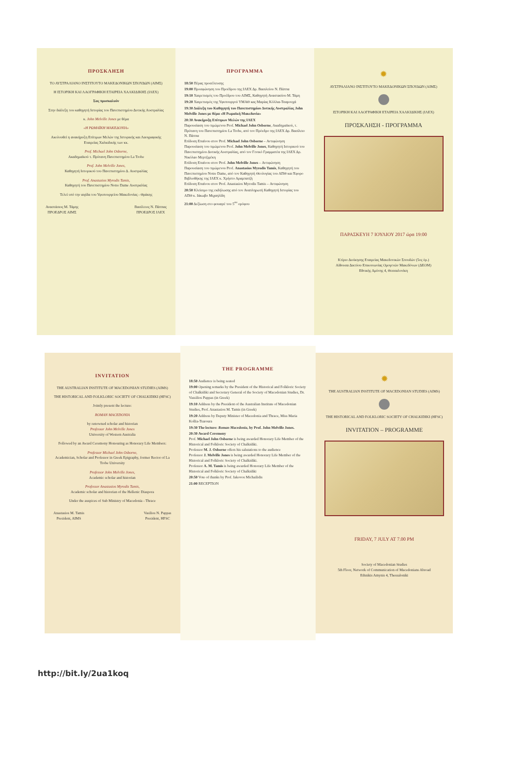ΠΡΟΣΚΛΗΣΗ
ΤΟ ΑΥΣΤΡΑΛΙΑΝΟ ΙΝΣΤΙΤΟΥΤΟ ΜΑΚΕΔΟΝΙΚΩΝ ΣΠΟΥΔΩΝ (ΑΙΜΣ)
Η ΙΣΤΟΡΙΚΗ ΚΑΙ ΛΑΟΓΡΑΦΙΚΗ ΕΤΑΙΡΕΙΑ ΧΑΛΚΙΔΙΚΗΣ (ΙΛΕΧ)
Σας προσκαλούν
Στην διάλεξη του καθηγητή Ιστορίας του Πανεπιστημίου Δυτικής Αυστραλίας
κ. John Melville Jones με θέμα
«Η ΡΩΜΑΪΚΗ ΜΑΚΕΔΟΝΙΑ»
Ακολουθεί η ανακήρυξη Επίτιμων Μελών της Ιστορικής και Λαογραφικής Εταιρείας Χαλκιδικής των κκ.
Prof. Michael John Osborne,
Ακαδημαϊκού τ. Πρύτανη Πανεπιστημίου La Trobe
Prof. John Melville Jones,
Καθηγητή Ιστορικού του Πανεπιστημίου Δ. Αυστραλίας
Prof. Anastasios Myrodis Tamis,
Καθηγητή του Πανεπιστημίου Notre Dame Αυστραλίας
Τελεί υπό την αιγίδα του Υφυπουργείου Μακεδονίας - Θράκης
Αναστάσιος Μ. Τάμης
ΠΡΟΕΔΡΟΣ ΑΙΜΣ Βασίλειος Ν. Πάππας
ΠΡΟΕΔΡΟΣ ΙΛΕΧ
ΠΡΟΓΡΑΜΜΑ
18:50 Πέρας προσέλευσης
19:00 Προσφώνηση του Προέδρου της ΙΛΕΧ Δρ. Βασιλείου Ν. Πάππα
19:10 Χαιρετισμός του Προέδρου του ΑΙΜΣ, Καθηγητή Αναστασίου Μ. Τάμη
19:20 Χαιρετισμός της Υφυπουργού ΥΜΑΘ κας Μαρίας Κόλλια-Τσαρουχά
19:30 Διάλεξη του Καθηγητή του Πανεπιστημίου Δυτικής Αυστραλίας John Melville Jones με θέμα «Η Ρωμαϊκή Μακεδονία»
20:30 Ανακήρυξη Επίτιμων Μελών της ΙΛΕΧ
Παρουσίαση του τιμώμενου Prof. Michael John Osborne, Ακαδημαϊκού, τ. Πρύτανη του Πανεπιστημίου La Trobe, από τον Πρόεδρο της ΙΛΕΧ Δρ. Βασίλειο Ν. Πάππα
Επίδοση Επαίνου στον Prof. Michael John Osborne – Αντιφώνηση
Παρουσίαση του τιμώμενου Prof. John Melville Jones, Καθηγητή Ιστορικού του Πανεπιστημίου Δυτικής Αυστραλίας, από τον Γενικό Γραμματέα της ΙΛΕΧ Δρ. Νικόλαο Μερτζιμέκη
Επίδοση Επαίνου στον Prof. John Melville Jones – Αντιφώνηση
Παρουσίαση του τιμώμενου Prof. Anastasios Myrodis Tamis, Καθηγητή του Πανεπιστημίου Notre Dame, από τον Καθηγητή Θεολογίας του ΑΠΘ και Έφορο Βιβλιοθήκης της ΙΛΕΧ κ. Χρήστο Αραμπατζή
Επίδοση Επαίνου στον Prof. Anastasios Myrodis Tamis – Αντιφώνηση
20:50 Κλείσιμο της εκδήλωσης από τον Αναπληρωτή Καθηγητή Ιστορίας του ΑΠΘ κ. Ιάκωβο Μιχαηλίδη
21:00 Δεξίωση στο φουαγιέ του 5<sup>ου</sup> ορόφου
✹
ΑΥΣΤΡΑΛΙΑΝΟ ΙΝΣΤΙΤΟΥΤΟ ΜΑΚΕΔΟΝΙΚΩΝ ΣΠΟΥΔΩΝ (ΑΙΜΣ)
ΙΣΤΟΡΙΚΗ ΚΑΙ ΛΑΟΓΡΑΦΙΚΗ ΕΤΑΙΡΕΙΑ ΧΑΛΚΙΔΙΚΗΣ (ΙΛΕΧ)
ΠΡΟΣΚΛΗΣΗ - ΠΡΟΓΡΑΜΜΑ
ΠΑΡΑΣΚΕΥΗ 7 ΙΟΥΛΙΟΥ 2017 ώρα 19:00
Κτίριο Διοίκησης Εταιρείας Μακεδονικών Σπουδών (5ος όρ.)
Αίθουσα Δικτύου Επικοινωνίας Ομογενών Μακεδόνων (ΔΕΟΜ)
Εθνικής Αμύνης 4, Θεσσαλονίκη
INVITATION
THE AUSTRALIAN INSTITUTE OF MACEDONIAN STUDIES (AIMS)
THE HISTORICAL AND FOLKLORIC SOCIETY OF CHALKIDIKI (HFSC)
Jointly present the lecture:
ROMAN MACEDONIA
by renowned scholar and historian
Professor John Melville Jones
University of Western Australia
Followed by an Award Ceremony Honouring as Honorary Life Members:
Professor Michael John Osborne,
Academician, Scholar and Professor in Greek Epigraphy, former Rector of La Trobe University
Professor John Melville Jones,
Academic scholar and historian
Professor Anastasios Myrodis Tamis,
Academic scholar and historian of the Hellenic Diaspora
Under the auspices of Sub Ministry of Macedonia - Thrace
Anastasios M. Tamis
President, AIMS Vasilios N. Pappas
President, HFSC
THE PROGRAMME
18:50 Audience is being seated
19:00 Opening remarks by the President of the Historical and Folkloric Society of Chalkidiki and Secretary General of the Society of Macedonian Studies, Dr. Vassilios Pappas (in Greek)
19:10 Address by the President of the Australian Institute of Macedonian Studies, Prof. Anastasios M. Tamis (in Greek)
19:20 Address by Deputy Minister of Macedonia and Thrace, Miss Maria Kollia-Tsaroura
19:30 The lecture: Roman Macedonia, by Prof. John Melville Jones.
20:30 Award Ceremony
Prof. Michael John Osborne is being awarded Honorary Life Member of the Historical and Folkloric Society of Chalkidiki.
Professor M. J. Osborne offers his salutations to the audience
Professor J. Melville Jones is being awarded Honorary Life Member of the Historical and Folkloric Society of Chalkidiki.
Professor A. M. Tamis is being awarded Honorary Life Member of the Historical and Folkloric Society of Chalkidiki
20:50 Vote of thanks by Prof. Iakovos Michailidis
21:00 RECEPTION
✹
THE AUSTRALIAN INSTITUTE OF MACEDONIAN STUDIES (AIMS)
THE HISTORICAL AND FOLKLORIC SOCIETY OF CHALKIDIKI (HFSC)
INVITATION – PROGRAMME
FRIDAY, 7 JULY AT 7.00 PM
Society of Macedonian Studies
5th Floor, Network of Communication of Macedonians Abroad
Ethnikis Amynis 4, Thessaloniki
http://bit.ly/2ua1koq